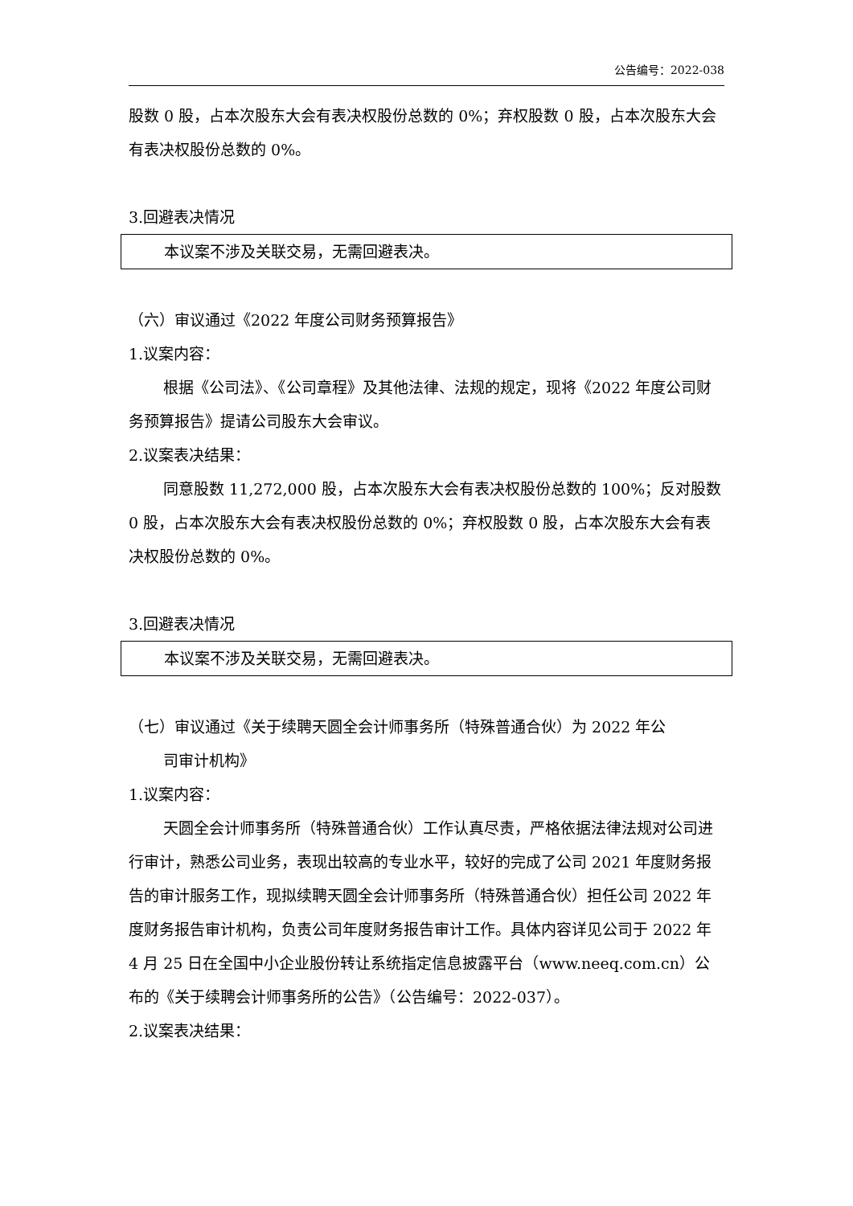公告编号：2022-038
股数 0 股，占本次股东大会有表决权股份总数的 0%；弃权股数 0 股，占本次股东大会有表决权股份总数的 0%。
3.回避表决情况
本议案不涉及关联交易，无需回避表决。
（六）审议通过《2022 年度公司财务预算报告》
1.议案内容：
根据《公司法》、《公司章程》及其他法律、法规的规定，现将《2022 年度公司财务预算报告》提请公司股东大会审议。
2.议案表决结果：
同意股数 11,272,000 股，占本次股东大会有表决权股份总数的 100%；反对股数 0 股，占本次股东大会有表决权股份总数的 0%；弃权股数 0 股，占本次股东大会有表决权股份总数的 0%。
3.回避表决情况
本议案不涉及关联交易，无需回避表决。
（七）审议通过《关于续聘天圆全会计师事务所（特殊普通合伙）为 2022 年公
司审计机构》
1.议案内容：
天圆全会计师事务所（特殊普通合伙）工作认真尽责，严格依据法律法规对公司进行审计，熟悉公司业务，表现出较高的专业水平，较好的完成了公司 2021 年度财务报告的审计服务工作，现拟续聘天圆全会计师事务所（特殊普通合伙）担任公司 2022 年度财务报告审计机构，负责公司年度财务报告审计工作。具体内容详见公司于 2022 年 4 月 25 日在全国中小企业股份转让系统指定信息披露平台（www.neeq.com.cn）公布的《关于续聘会计师事务所的公告》（公告编号：2022-037）。
2.议案表决结果：